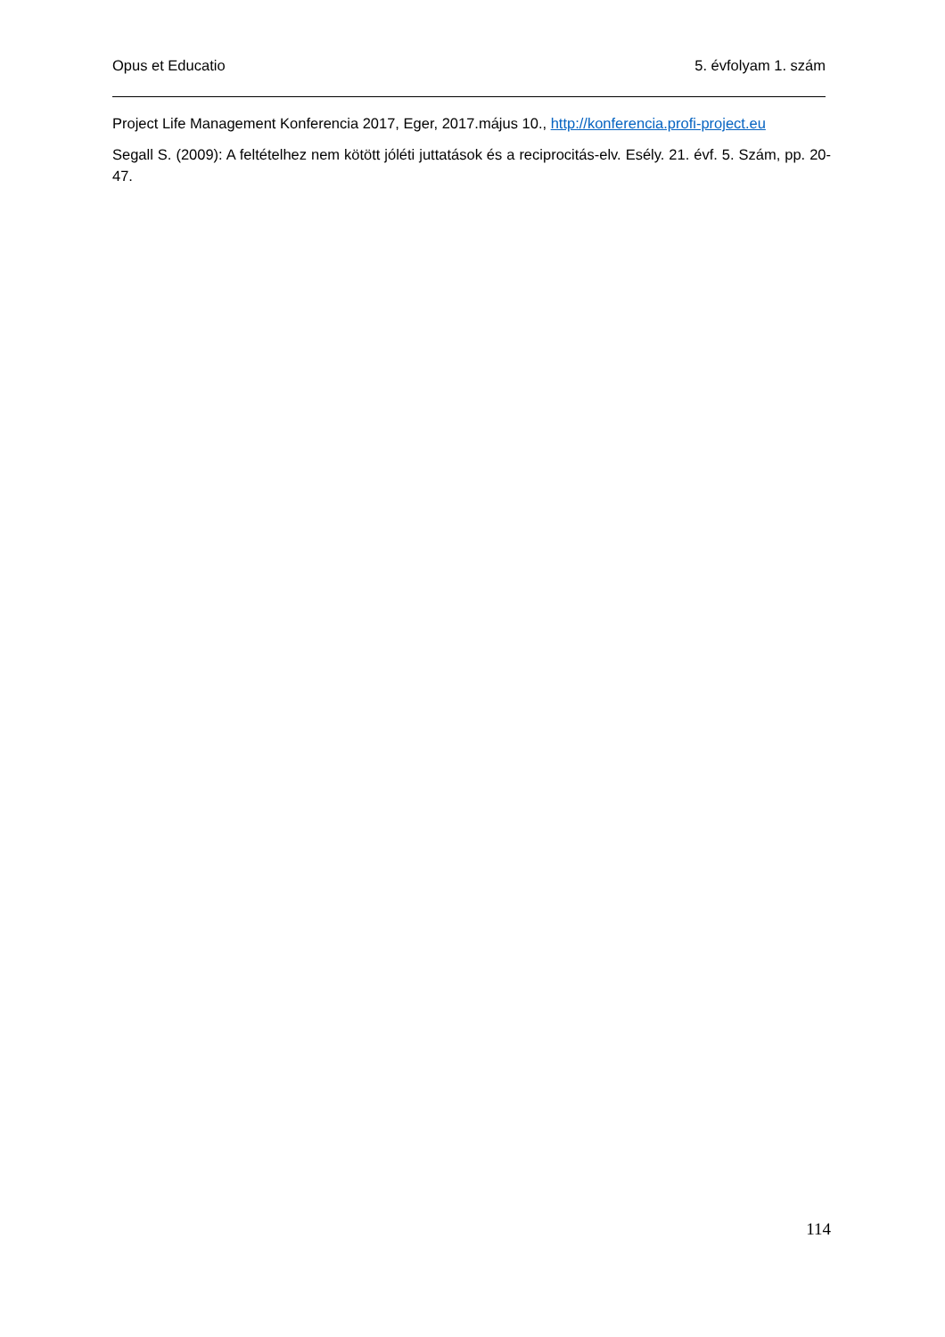Opus et Educatio 5. évfolyam 1. szám
Project Life Management Konferencia 2017, Eger, 2017.május 10., http://konferencia.profi-project.eu
Segall S. (2009): A feltételhez nem kötött jóléti juttatások és a reciprocitás-elv. Esély. 21. évf. 5. Szám, pp. 20-47.
114